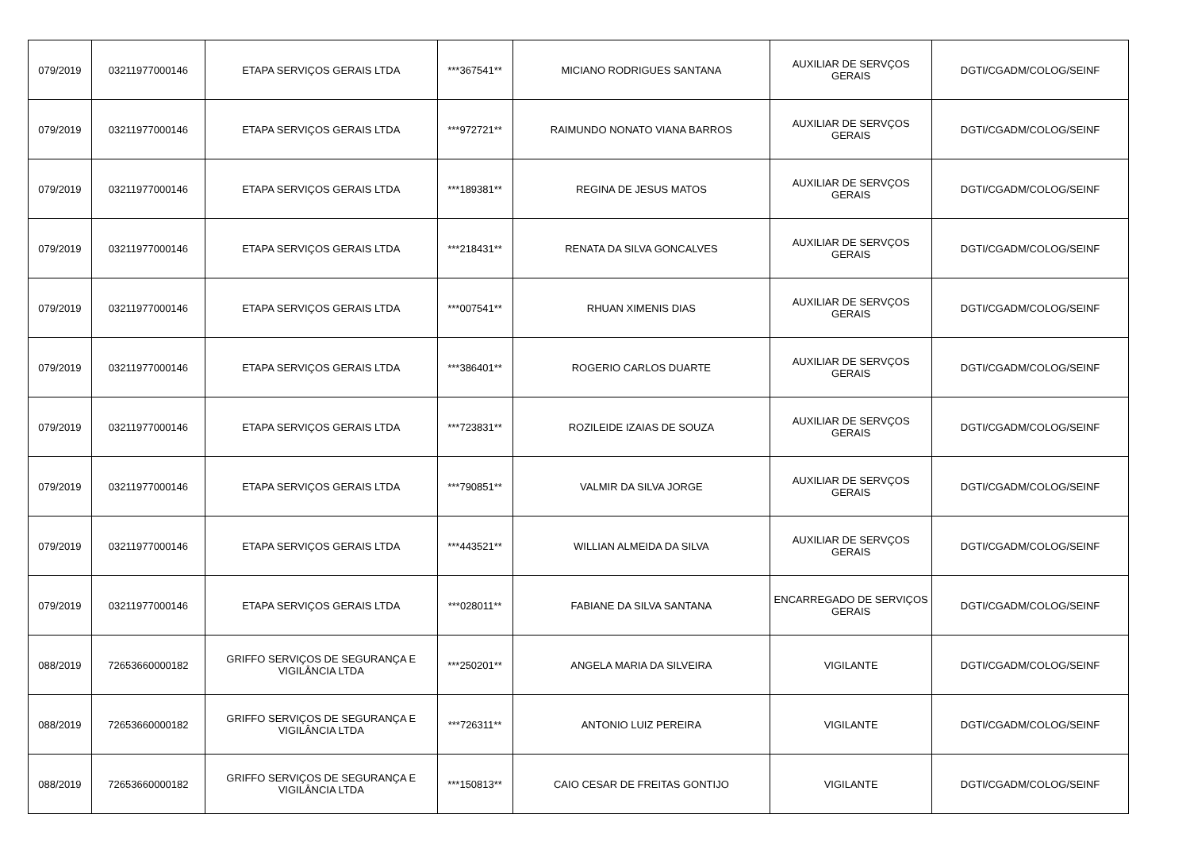| 079/2019 | 03211977000146 | ETAPA SERVIÇOS GERAIS LTDA | ***367541** | MICIANO RODRIGUES SANTANA | AUXILIAR DE SERVÇOS GERAIS | DGTI/CGADM/COLOG/SEINF |
| 079/2019 | 03211977000146 | ETAPA SERVIÇOS GERAIS LTDA | ***972721** | RAIMUNDO NONATO VIANA BARROS | AUXILIAR DE SERVÇOS GERAIS | DGTI/CGADM/COLOG/SEINF |
| 079/2019 | 03211977000146 | ETAPA SERVIÇOS GERAIS LTDA | ***189381** | REGINA DE JESUS MATOS | AUXILIAR DE SERVÇOS GERAIS | DGTI/CGADM/COLOG/SEINF |
| 079/2019 | 03211977000146 | ETAPA SERVIÇOS GERAIS LTDA | ***218431** | RENATA DA SILVA GONCALVES | AUXILIAR DE SERVÇOS GERAIS | DGTI/CGADM/COLOG/SEINF |
| 079/2019 | 03211977000146 | ETAPA SERVIÇOS GERAIS LTDA | ***007541** | RHUAN XIMENIS DIAS | AUXILIAR DE SERVÇOS GERAIS | DGTI/CGADM/COLOG/SEINF |
| 079/2019 | 03211977000146 | ETAPA SERVIÇOS GERAIS LTDA | ***386401** | ROGERIO CARLOS DUARTE | AUXILIAR DE SERVÇOS GERAIS | DGTI/CGADM/COLOG/SEINF |
| 079/2019 | 03211977000146 | ETAPA SERVIÇOS GERAIS LTDA | ***723831** | ROZILEIDE IZAIAS DE SOUZA | AUXILIAR DE SERVÇOS GERAIS | DGTI/CGADM/COLOG/SEINF |
| 079/2019 | 03211977000146 | ETAPA SERVIÇOS GERAIS LTDA | ***790851** | VALMIR DA SILVA JORGE | AUXILIAR DE SERVÇOS GERAIS | DGTI/CGADM/COLOG/SEINF |
| 079/2019 | 03211977000146 | ETAPA SERVIÇOS GERAIS LTDA | ***443521** | WILLIAN ALMEIDA DA SILVA | AUXILIAR DE SERVÇOS GERAIS | DGTI/CGADM/COLOG/SEINF |
| 079/2019 | 03211977000146 | ETAPA SERVIÇOS GERAIS LTDA | ***028011** | FABIANE DA SILVA SANTANA | ENCARREGADO DE SERVIÇOS GERAIS | DGTI/CGADM/COLOG/SEINF |
| 088/2019 | 72653660000182 | GRIFFO SERVIÇOS DE SEGURANÇA E VIGILÂNCIA LTDA | ***250201** | ANGELA MARIA DA SILVEIRA | VIGILANTE | DGTI/CGADM/COLOG/SEINF |
| 088/2019 | 72653660000182 | GRIFFO SERVIÇOS DE SEGURANÇA E VIGILÂNCIA LTDA | ***726311** | ANTONIO LUIZ PEREIRA | VIGILANTE | DGTI/CGADM/COLOG/SEINF |
| 088/2019 | 72653660000182 | GRIFFO SERVIÇOS DE SEGURANÇA E VIGILÂNCIA LTDA | ***150813** | CAIO CESAR DE FREITAS GONTIJO | VIGILANTE | DGTI/CGADM/COLOG/SEINF |